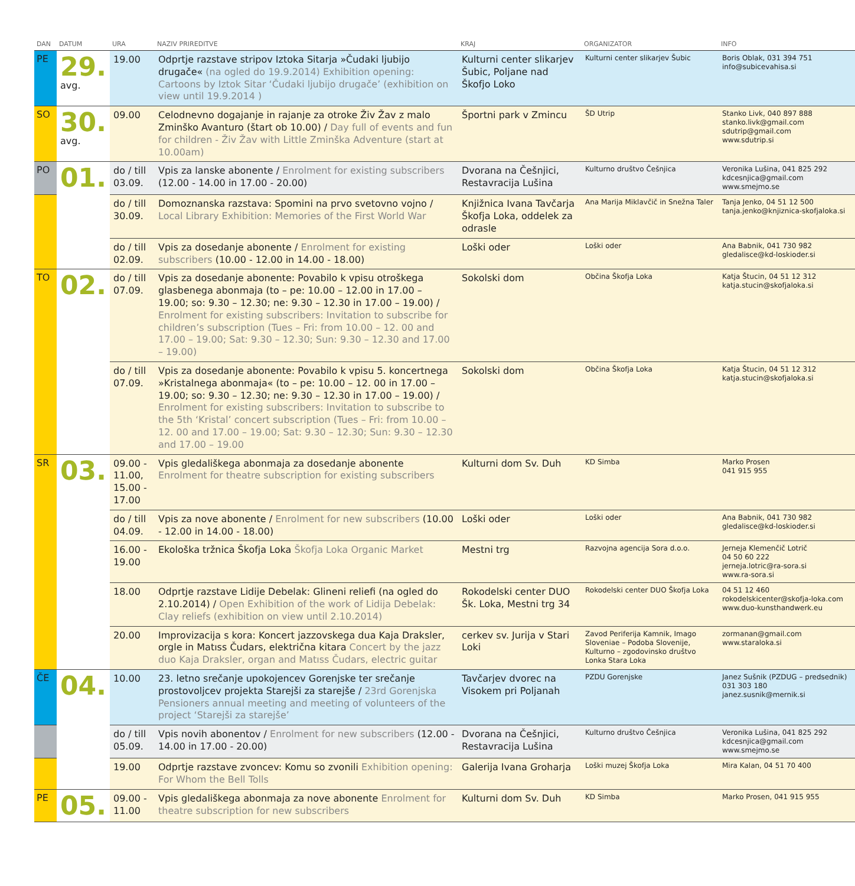| DAN | DATUM | URA | NAZIV PRIREDITVE | KRAJ | ORGANIZATOR | INFO |
| --- | --- | --- | --- | --- | --- | --- |
| PE | 29. avg. | 19.00 | Odprtje razstave stripov Iztoka Sitarja »Čudaki ljubijo drugače« (na ogled do 19.9.2014) Exhibition opening: Cartoons by Iztok Sitar ‘Čudaki ljubijo drugače’ (exhibition on view until 19.9.2014 ) | Kulturni center slikarjev Šubic, Poljane nad Škofjo Loko | Kulturni center slikarjev Šubic | Boris Oblak, 031 394 751 info@subicevahisa.si |
| SO | 30. avg. | 09.00 | Celodnevno dogajanje in rajanje za otroke Živ Žav z malo Zminško Avanturo (štart ob 10.00) / Day full of events and fun for children - Živ Žav with Little Zminška Adventure (start at 10.00am) | Športni park v Zmincu | ŠD Utrip | Stanko Livk, 040 897 888 stanko.livk@gmail.com sdutrip@gmail.com www.sdutrip.si |
| PO | 01. | do / till 03.09. | Vpis za lanske abonente / Enrolment for existing subscribers (12.00 - 14.00 in 17.00 - 20.00) | Dvorana na Češnjici, Restavracija Lušina | Kulturno društvo Češnjica | Veronika Lušina, 041 825 292 kdcesnjica@gmail.com www.smejmo.se |
| | | do / till 30.09. | Domoznanska razstava: Spomini na prvo svetovno vojno / Local Library Exhibition: Memories of the First World War | Knjižnica Ivana Tavčarja Škofja Loka, oddelek za odrasle | Ana Marija Miklavčič in Snežna Taler | Tanja Jenko, 04 51 12 500 tanja.jenko@knjiznica-skofjaloka.si |
| | | do / till 02.09. | Vpis za dosedanje abonente / Enrolment for existing subscribers (10.00 - 12.00 in 14.00 - 18.00) | Loški oder | Loški oder | Ana Babnik, 041 730 982 gledalisce@kd-loskioder.si |
| TO | 02. | do / till 07.09. | Vpis za dosedanje abonente: Povabilo k vpisu otroškega glasbenega abonmaja (to – pe: 10.00 – 12.00 in 17.00 – 19.00; so: 9.30 – 12.30; ne: 9.30 – 12.30 in 17.00 – 19.00) / Enrolment for existing subscribers: Invitation to subscribe for children’s subscription (Tues – Fri: from 10.00 – 12. 00 and 17.00 – 19.00; Sat: 9.30 – 12.30; Sun: 9.30 – 12.30 and 17.00 – 19.00) | Sokolski dom | Občina Škofja Loka | Katja Štucin, 04 51 12 312 katja.stucin@skofjaloka.si |
| | | do / till 07.09. | Vpis za dosedanje abonente: Povabilo k vpisu 5. koncertnega »Kristalnega abonmaja« (to – pe: 10.00 – 12. 00 in 17.00 – 19.00; so: 9.30 – 12.30; ne: 9.30 – 12.30 in 17.00 – 19.00) / Enrolment for existing subscribers: Invitation to subscribe to the 5th ‘Kristal’ concert subscription (Tues – Fri: from 10.00 – 12. 00 and 17.00 – 19.00; Sat: 9.30 – 12.30; Sun: 9.30 – 12.30 and 17.00 – 19.00 | Sokolski dom | Občina Škofja Loka | Katja Štucin, 04 51 12 312 katja.stucin@skofjaloka.si |
| SR | 03. | 09.00 - 11.00, 15.00 - 17.00 | Vpis gledališkega abonmaja za dosedanje abonente Enrolment for theatre subscription for existing subscribers | Kulturni dom Sv. Duh | KD Simba | Marko Prosen 041 915 955 |
| | | do / till 04.09. | Vpis za nove abonente / Enrolment for new subscribers (10.00 - 12.00 in 14.00 - 18.00) | Loški oder | Loški oder | Ana Babnik, 041 730 982 gledalisce@kd-loskioder.si |
| | | 16.00 - 19.00 | Ekološka tržnica Škofja Loka Škofja Loka Organic Market | Mestni trg | Razvojna agencija Sora d.o.o. | Jerneja Klemenčič Lotrič 04 50 60 222 jerneja.lotric@ra-sora.si www.ra-sora.si |
| | | 18.00 | Odprtje razstave Lidije Debelak: Glineni reliefi (na ogled do 2.10.2014) / Open Exhibition of the work of Lidija Debelak: Clay reliefs (exhibition on view until 2.10.2014) | Rokodelski center DUO Šk. Loka, Mestni trg 34 | Rokodelski center DUO Škofja Loka | 04 51 12 460 rokodelskicenter@skofja-loka.com www.duo-kunsthandwerk.eu |
| | | 20.00 | Improvizacija s kora: Koncert jazzovskega dua Kaja Draksler, orgle in Matıss Čudars, električna kitara Concert by the jazz duo Kaja Draksler, organ and Matıss Čudars, electric guitar | cerkev sv. Jurija v Stari Loki | Zavod Periferija Kamnik, Imago Sloveniae – Podoba Slovenije, Kulturno – zgodovinsko društvo Lonka Stara Loka | zormanan@gmail.com www.staraloka.si |
| ČE | 04. | 10.00 | 23. letno srečanje upokojencev Gorenjske ter srečanje prostovoljcev projekta Starejši za starejše / 23rd Gorenjska Pensioners annual meeting and meeting of volunteers of the project ‘Starejši za starejše’ | Tavčarjev dvorec na Visokem pri Poljanah | PZDU Gorenjske | Janez Sušnik (PZDUG – predsednik) 031 303 180 janez.susnik@mernik.si |
| | | do / till 05.09. | Vpis novih abonentov / Enrolment for new subscribers (12.00 - 14.00 in 17.00 - 20.00) | Dvorana na Češnjici, Restavracija Lušina | Kulturno društvo Češnjica | Veronika Lušina, 041 825 292 kdcesnjica@gmail.com www.smejmo.se |
| | | 19.00 | Odprtje razstave zvoncev: Komu so zvonili Exhibition opening: For Whom the Bell Tolls | Galerija Ivana Groharja | Loški muzej Škofja Loka | Mira Kalan, 04 51 70 400 |
| PE | 05. | 09.00 - 11.00 | Vpis gledališkega abonmaja za nove abonente Enrolment for theatre subscription for new subscribers | Kulturni dom Sv. Duh | KD Simba | Marko Prosen, 041 915 955 |